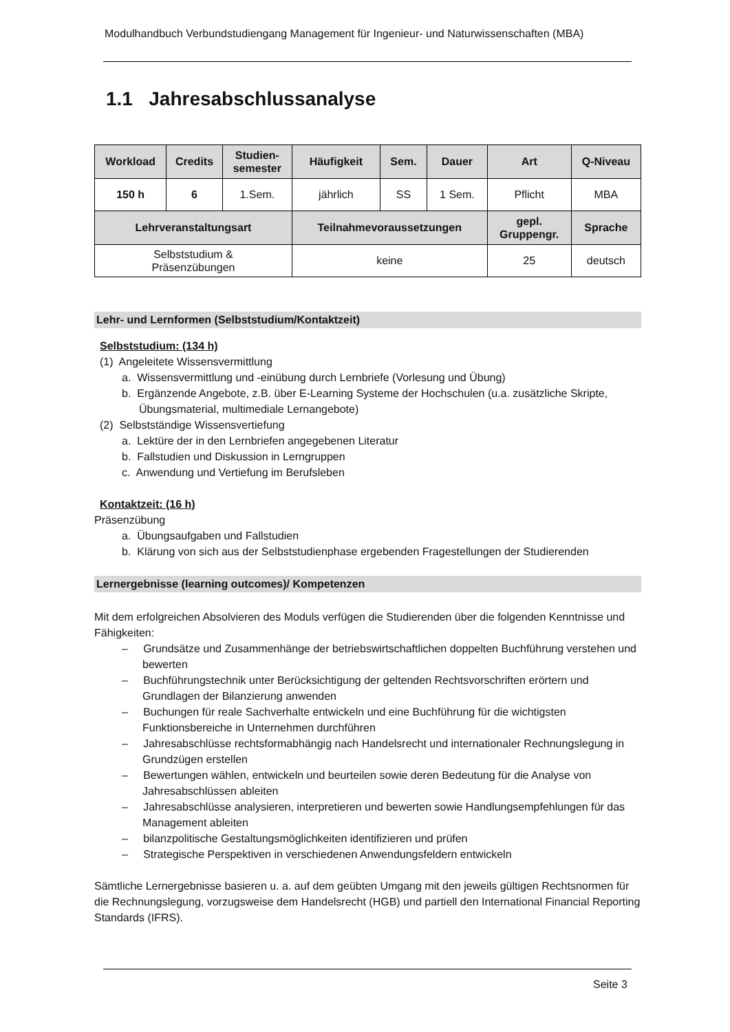Modulhandbuch Verbundstudiengang Management für Ingenieur- und Naturwissenschaften (MBA)
1.1 Jahresabschlussanalyse
| Workload | Credits | Studien- semester | Häufigkeit | Sem. | Dauer | Art | Q-Niveau |
| --- | --- | --- | --- | --- | --- | --- | --- |
| 150 h | 6 | 1.Sem. | jährlich | SS | 1 Sem. | Pflicht | MBA |
| Lehrveranstaltungsart | | | Teilnahmevoraussetzungen | | | gepl. Gruppengr. | Sprache |
| Selbststudium & Präsenzübungen | | | keine | | | 25 | deutsch |
Lehr- und Lernformen (Selbststudium/Kontaktzeit)
Selbststudium: (134 h)
(1) Angeleitete Wissensvermittlung
a. Wissensvermittlung und -einübung durch Lernbriefe (Vorlesung und Übung)
b. Ergänzende Angebote, z.B. über E-Learning Systeme der Hochschulen (u.a. zusätzliche Skripte, Übungsmaterial, multimediale Lernangebote)
(2) Selbstständige Wissensvertiefung
a. Lektüre der in den Lernbriefen angegebenen Literatur
b. Fallstudien und Diskussion in Lerngruppen
c. Anwendung und Vertiefung im Berufsleben
Kontaktzeit: (16 h)
Präsenzübung
a. Übungsaufgaben und Fallstudien
b. Klärung von sich aus der Selbststudienphase ergebenden Fragestellungen der Studierenden
Lernergebnisse (learning outcomes)/ Kompetenzen
Mit dem erfolgreichen Absolvieren des Moduls verfügen die Studierenden über die folgenden Kenntnisse und Fähigkeiten:
– Grundsätze und Zusammenhänge der betriebswirtschaftlichen doppelten Buchführung verstehen und bewerten
– Buchführungstechnik unter Berücksichtigung der geltenden Rechtsvorschriften erörtern und Grundlagen der Bilanzierung anwenden
– Buchungen für reale Sachverhalte entwickeln und eine Buchführung für die wichtigsten Funktionsbereiche in Unternehmen durchführen
– Jahresabschlüsse rechtsformabhängig nach Handelsrecht und internationaler Rechnungslegung in Grundzügen erstellen
– Bewertungen wählen, entwickeln und beurteilen sowie deren Bedeutung für die Analyse von Jahresabschlüssen ableiten
– Jahresabschlüsse analysieren, interpretieren und bewerten sowie Handlungsempfehlungen für das Management ableiten
– bilanzpolitische Gestaltungsmöglichkeiten identifizieren und prüfen
– Strategische Perspektiven in verschiedenen Anwendungsfeldern entwickeln
Sämtliche Lernergebnisse basieren u. a. auf dem geübten Umgang mit den jeweils gültigen Rechtsnormen für die Rechnungslegung, vorzugsweise dem Handelsrecht (HGB) und partiell den International Financial Reporting Standards (IFRS).
Seite 3